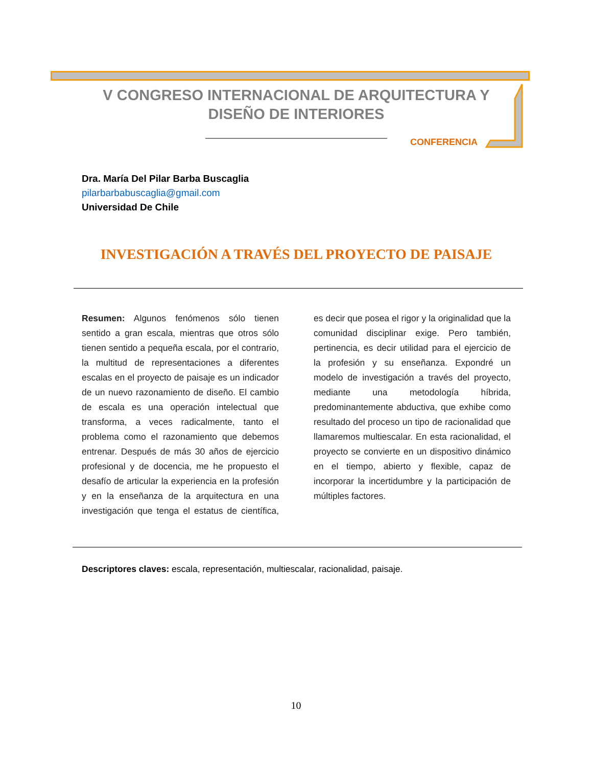V CONGRESO INTERNACIONAL DE ARQUITECTURA Y DISEÑO DE INTERIORES
CONFERENCIA
Dra. María Del Pilar Barba Buscaglia
pilarbarbabuscaglia@gmail.com
Universidad De Chile
INVESTIGACIÓN A TRAVÉS DEL PROYECTO DE PAISAJE
Resumen: Algunos fenómenos sólo tienen sentido a gran escala, mientras que otros sólo tienen sentido a pequeña escala, por el contrario, la multitud de representaciones a diferentes escalas en el proyecto de paisaje es un indicador de un nuevo razonamiento de diseño. El cambio de escala es una operación intelectual que transforma, a veces radicalmente, tanto el problema como el razonamiento que debemos entrenar. Después de más 30 años de ejercicio profesional y de docencia, me he propuesto el desafío de articular la experiencia en la profesión y en la enseñanza de la arquitectura en una investigación que tenga el estatus de científica, es decir que posea el rigor y la originalidad que la comunidad disciplinar exige. Pero también, pertinencia, es decir utilidad para el ejercicio de la profesión y su enseñanza. Expondré un modelo de investigación a través del proyecto, mediante una metodología híbrida, predominantemente abductiva, que exhibe como resultado del proceso un tipo de racionalidad que llamaremos multiescalar. En esta racionalidad, el proyecto se convierte en un dispositivo dinámico en el tiempo, abierto y flexible, capaz de incorporar la incertidumbre y la participación de múltiples factores.
Descriptores claves: escala, representación, multiescalar, racionalidad, paisaje.
10